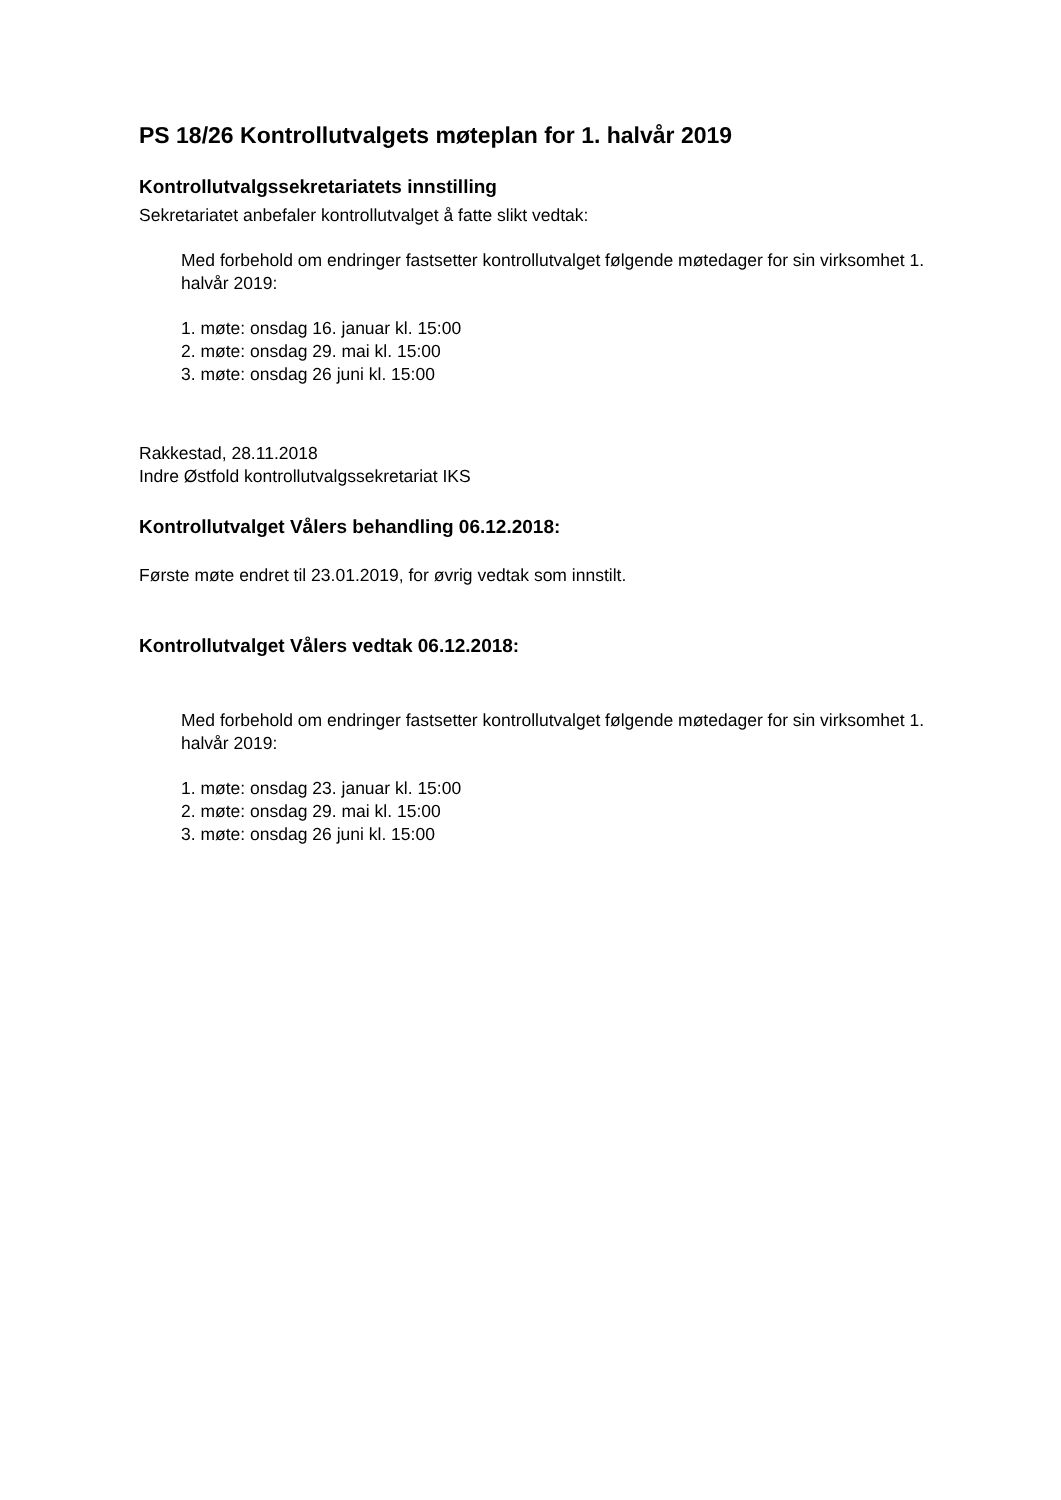PS 18/26 Kontrollutvalgets møteplan for 1. halvår 2019
Kontrollutvalgssekretariatets innstilling
Sekretariatet anbefaler kontrollutvalget å fatte slikt vedtak:
Med forbehold om endringer fastsetter kontrollutvalget følgende møtedager for sin virksomhet 1. halvår 2019:
1. møte: onsdag 16. januar kl. 15:00
2. møte: onsdag 29. mai kl. 15:00
3. møte: onsdag 26 juni kl. 15:00
Rakkestad, 28.11.2018
Indre Østfold kontrollutvalgssekretariat IKS
Kontrollutvalget Vålers behandling 06.12.2018:
Første møte endret til 23.01.2019, for øvrig vedtak som innstilt.
Kontrollutvalget Vålers vedtak 06.12.2018:
Med forbehold om endringer fastsetter kontrollutvalget følgende møtedager for sin virksomhet 1. halvår 2019:
1. møte: onsdag 23. januar kl. 15:00
2. møte: onsdag 29. mai kl. 15:00
3. møte: onsdag 26 juni kl. 15:00